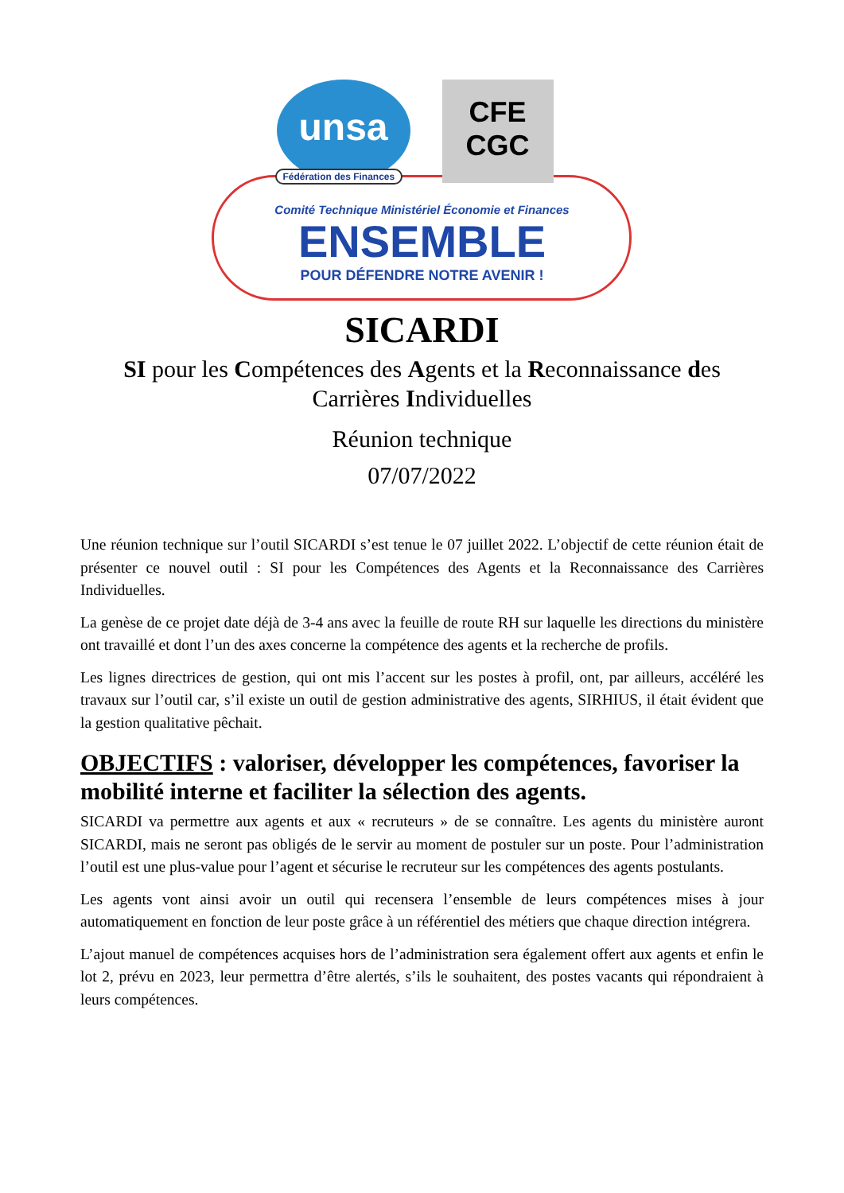unsa
Fédération des Finances
CFE
CGC
Comité Technique Ministériel Économie et Finances
ENSEMBLE
POUR DÉFENDRE NOTRE AVENIR !
SICARDI
SI pour les Compétences des Agents et la Reconnaissance des Carrières Individuelles
Réunion technique
07/07/2022
Une réunion technique sur l’outil SICARDI s’est tenue le 07 juillet 2022. L’objectif de cette réunion était de présenter ce nouvel outil : SI pour les Compétences des Agents et la Reconnaissance des Carrières Individuelles.
La genèse de ce projet date déjà de 3-4 ans avec la feuille de route RH sur laquelle les directions du ministère ont travaillé et dont l’un des axes concerne la compétence des agents et la recherche de profils.
Les lignes directrices de gestion, qui ont mis l’accent sur les postes à profil, ont, par ailleurs, accéléré les travaux sur l’outil car, s’il existe un outil de gestion administrative des agents, SIRHIUS, il était évident que la gestion qualitative pêchait.
OBJECTIFS : valoriser, développer les compétences, favoriser la mobilité interne et faciliter la sélection des agents.
SICARDI va permettre aux agents et aux « recruteurs » de se connaître. Les agents du ministère auront SICARDI, mais ne seront pas obligés de le servir au moment de postuler sur un poste. Pour l’administration l’outil est une plus-value pour l’agent et sécurise le recruteur sur les compétences des agents postulants.
Les agents vont ainsi avoir un outil qui recensera l’ensemble de leurs compétences mises à jour automatiquement en fonction de leur poste grâce à un référentiel des métiers que chaque direction intégrera.
L’ajout manuel de compétences acquises hors de l’administration sera également offert aux agents et enfin le lot 2, prévu en 2023, leur permettra d’être alertés, s’ils le souhaitent, des postes vacants qui répondraient à leurs compétences.